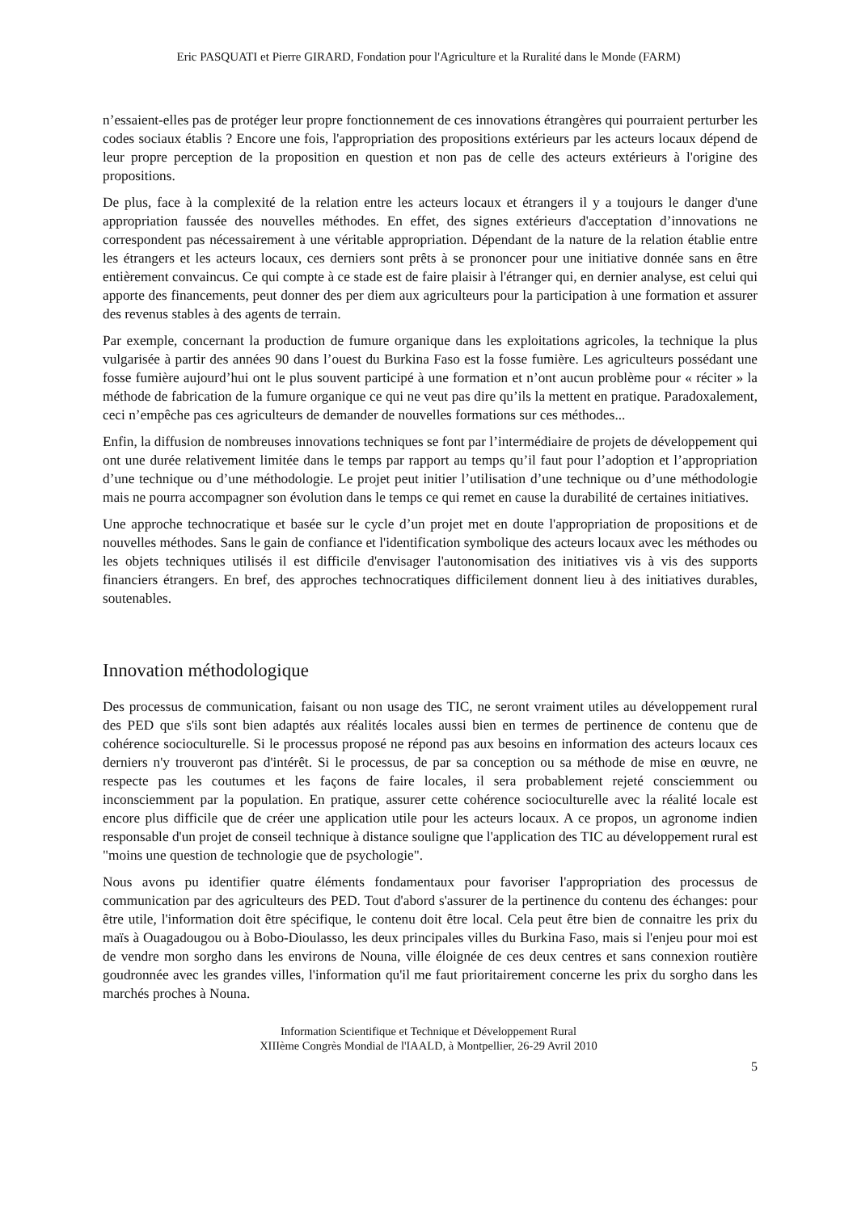Eric PASQUATI et Pierre GIRARD, Fondation pour l'Agriculture et la Ruralité dans le Monde (FARM)
n’essaient-elles pas de protéger leur propre fonctionnement de ces innovations étrangères qui pourraient perturber les codes sociaux établis ? Encore une fois, l'appropriation des propositions extérieurs par les acteurs locaux dépend de leur propre perception de la proposition en question et non pas de celle des acteurs extérieurs à l'origine des propositions.
De plus, face à la complexité de la relation entre les acteurs locaux et étrangers il y a toujours le danger d'une appropriation faussée des nouvelles méthodes. En effet, des signes extérieurs d'acceptation d’innovations ne correspondent pas nécessairement à une véritable appropriation. Dépendant de la nature de la relation établie entre les étrangers et les acteurs locaux, ces derniers sont prêts à se prononcer pour une initiative donnée sans en être entièrement convaincus. Ce qui compte à ce stade est de faire plaisir à l'étranger qui, en dernier analyse, est celui qui apporte des financements, peut donner des per diem aux agriculteurs pour la participation à une formation et assurer des revenus stables à des agents de terrain.
Par exemple, concernant la production de fumure organique dans les exploitations agricoles, la technique la plus vulgarisée à partir des années 90 dans l’ouest du Burkina Faso est la fosse fumière. Les agriculteurs possédant une fosse fumière aujourd’hui ont le plus souvent participé à une formation et n’ont aucun problème pour « réciter » la méthode de fabrication de la fumure organique ce qui ne veut pas dire qu’ils la mettent en pratique. Paradoxalement, ceci n’empêche pas ces agriculteurs de demander de nouvelles formations sur ces méthodes...
Enfin, la diffusion de nombreuses innovations techniques se font par l’intermédiaire de projets de développement qui ont une durée relativement limitée dans le temps par rapport au temps qu’il faut pour l’adoption et l’appropriation d’une technique ou d’une méthodologie. Le projet peut initier l’utilisation d’une technique ou d’une méthodologie mais ne pourra accompagner son évolution dans le temps ce qui remet en cause la durabilité de certaines initiatives.
Une approche technocratique et basée sur le cycle d’un projet met en doute l'appropriation de propositions et de nouvelles méthodes. Sans le gain de confiance et l'identification symbolique des acteurs locaux avec les méthodes ou les objets techniques utilisés il est difficile d'envisager l'autonomisation des initiatives vis à vis des supports financiers étrangers. En bref, des approches technocratiques difficilement donnent lieu à des initiatives durables, soutenables.
Innovation méthodologique
Des processus de communication, faisant ou non usage des TIC, ne seront vraiment utiles au développement rural des PED que s'ils sont bien adaptés aux réalités locales aussi bien en termes de pertinence de contenu que de cohérence socioculturelle. Si le processus proposé ne répond pas aux besoins en information des acteurs locaux ces derniers n'y trouveront pas d'intérêt. Si le processus, de par sa conception ou sa méthode de mise en œuvre, ne respecte pas les coutumes et les façons de faire locales, il sera probablement rejeté consciemment ou inconsciemment par la population. En pratique, assurer cette cohérence socioculturelle avec la réalité locale est encore plus difficile que de créer une application utile pour les acteurs locaux. A ce propos, un agronome indien responsable d'un projet de conseil technique à distance souligne que l'application des TIC au développement rural est "moins une question de technologie que de psychologie".
Nous avons pu identifier quatre éléments fondamentaux pour favoriser l'appropriation des processus de communication par des agriculteurs des PED. Tout d'abord s'assurer de la pertinence du contenu des échanges: pour être utile, l'information doit être spécifique, le contenu doit être local. Cela peut être bien de connaitre les prix du maïs à Ouagadougou ou à Bobo-Dioulasso, les deux principales villes du Burkina Faso, mais si l'enjeu pour moi est de vendre mon sorgho dans les environs de Nouna, ville éloignée de ces deux centres et sans connexion routière goudronnée avec les grandes villes, l'information qu'il me faut prioritairement concerne les prix du sorgho dans les marchés proches à Nouna.
Information Scientifique et Technique et Développement Rural
XIIIème Congrès Mondial de l'IAALD, à Montpellier, 26-29 Avril 2010
5